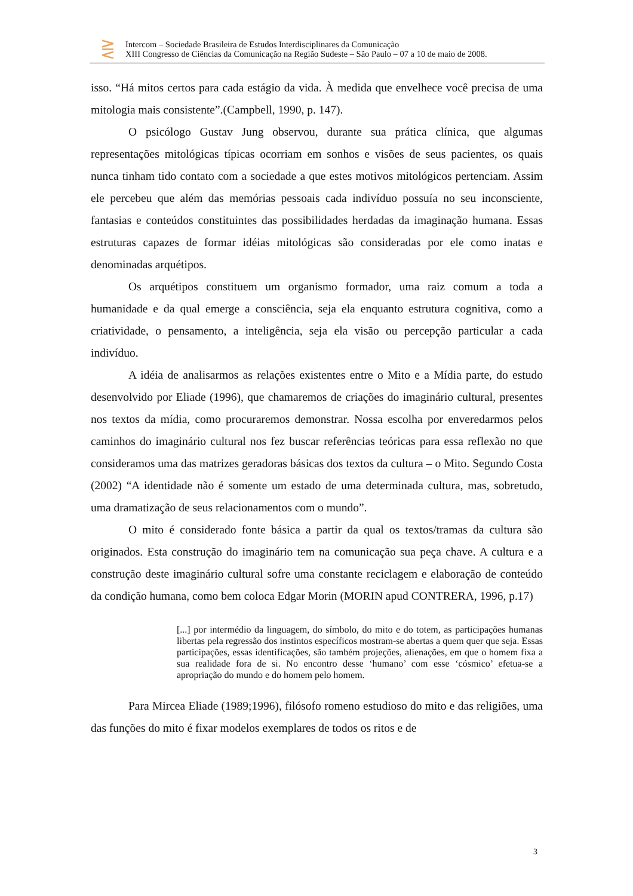⋛
Intercom – Sociedade Brasileira de Estudos Interdisciplinares da Comunicação
XIII Congresso de Ciências da Comunicação na Região Sudeste – São Paulo – 07 a 10 de maio de 2008.
isso. “Há mitos certos para cada estágio da vida. À medida que envelhece você precisa de uma mitologia mais consistente”.(Campbell, 1990, p. 147).
O psicólogo Gustav Jung observou, durante sua prática clínica, que algumas representações mitológicas típicas ocorriam em sonhos e visões de seus pacientes, os quais nunca tinham tido contato com a sociedade a que estes motivos mitológicos pertenciam. Assim ele percebeu que além das memórias pessoais cada indivíduo possuía no seu inconsciente, fantasias e conteúdos constituintes das possibilidades herdadas da imaginação humana. Essas estruturas capazes de formar idéias mitológicas são consideradas por ele como inatas e denominadas arquétipos.
Os arquétipos constituem um organismo formador, uma raiz comum a toda a humanidade e da qual emerge a consciência, seja ela enquanto estrutura cognitiva, como a criatividade, o pensamento, a inteligência, seja ela visão ou percepção particular a cada indivíduo.
A idéia de analisarmos as relações existentes entre o Mito e a Mídia parte, do estudo desenvolvido por Eliade (1996), que chamaremos de criações do imaginário cultural, presentes nos textos da mídia, como procuraremos demonstrar. Nossa escolha por enveredarmos pelos caminhos do imaginário cultural nos fez buscar referências teóricas para essa reflexão no que consideramos uma das matrizes geradoras básicas dos textos da cultura – o Mito. Segundo Costa (2002) “A identidade não é somente um estado de uma determinada cultura, mas, sobretudo, uma dramatização de seus relacionamentos com o mundo”.
O mito é considerado fonte básica a partir da qual os textos/tramas da cultura são originados. Esta construção do imaginário tem na comunicação sua peça chave. A cultura e a construção deste imaginário cultural sofre uma constante reciclagem e elaboração de conteúdo da condição humana, como bem coloca Edgar Morin (MORIN apud CONTRERA, 1996, p.17)
[...] por intermédio da linguagem, do símbolo, do mito e do totem, as participações humanas libertas pela regressão dos instintos específicos mostram-se abertas a quem quer que seja. Essas participações, essas identificações, são também projeções, alienações, em que o homem fixa a sua realidade fora de si. No encontro desse ‘humano’ com esse ‘cósmico’ efetua-se a apropriação do mundo e do homem pelo homem.
Para Mircea Eliade (1989;1996), filósofo romeno estudioso do mito e das religiões, uma das funções do mito é fixar modelos exemplares de todos os ritos e de
3